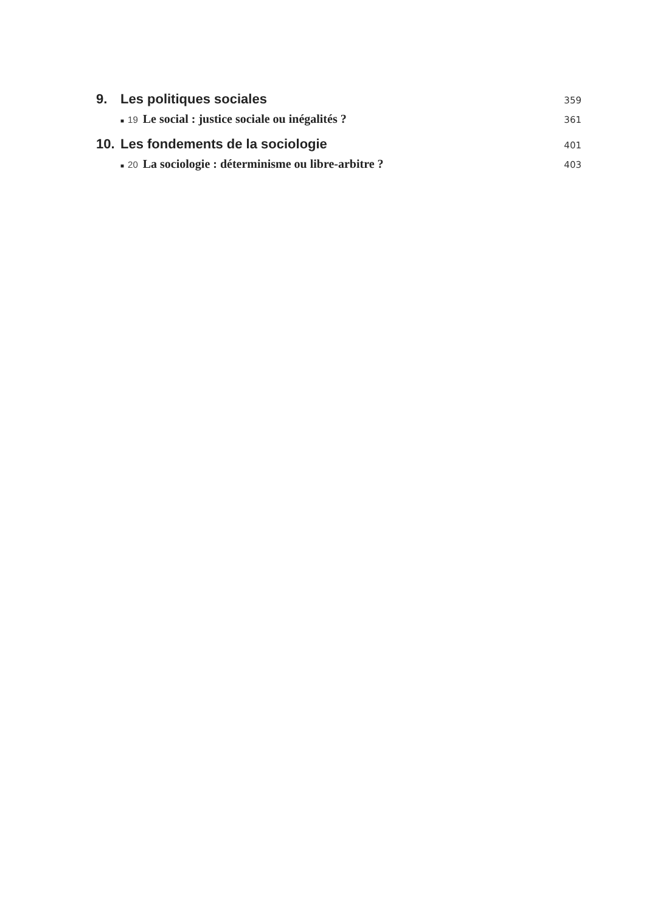9. Les politiques sociales 359
■ 19 Le social : justice sociale ou inégalités ? 361
10. Les fondements de la sociologie 401
■ 20 La sociologie : déterminisme ou libre-arbitre ? 403